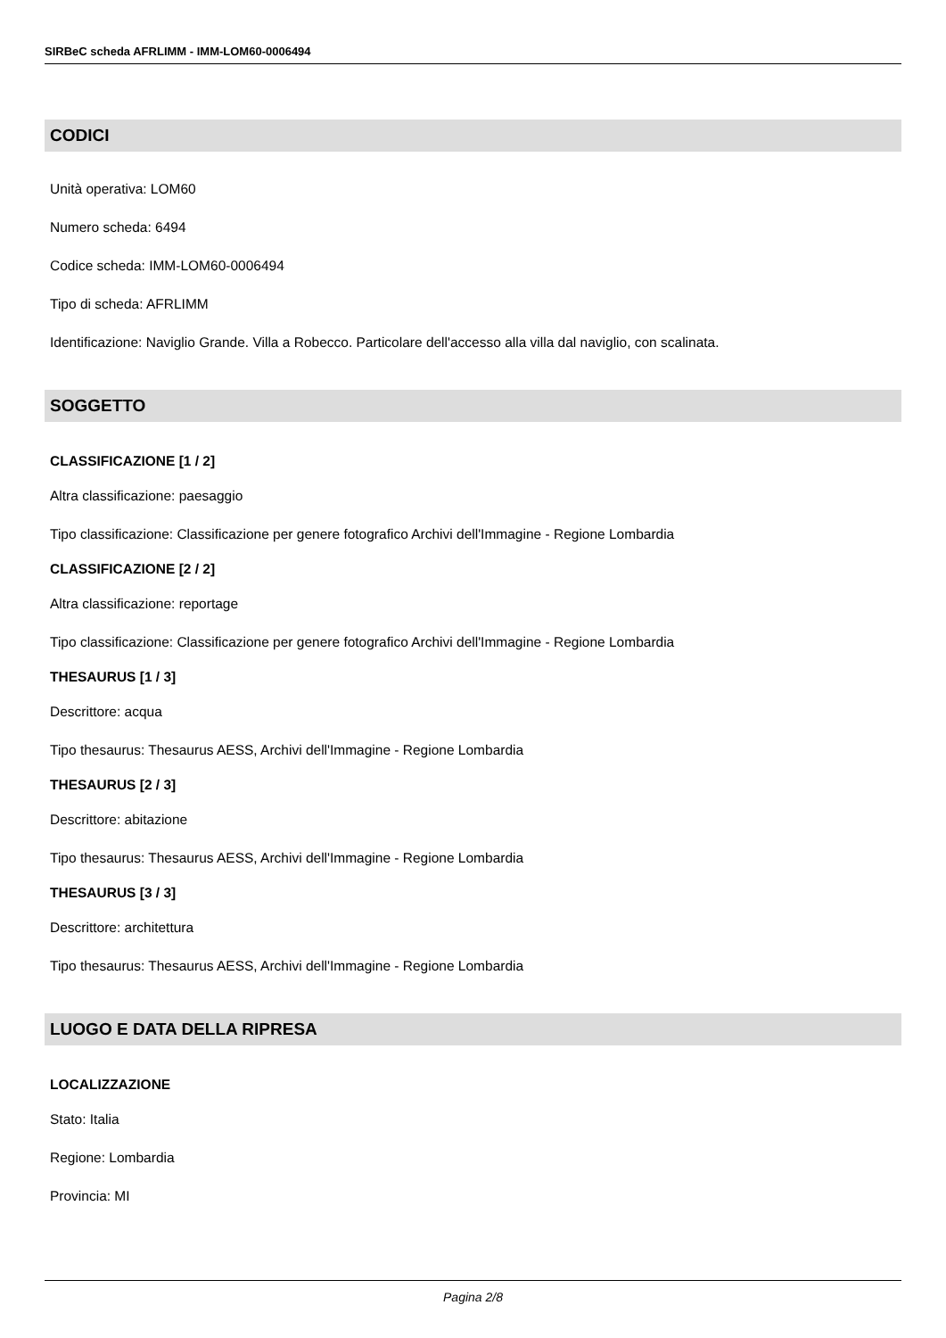SIRBeC scheda AFRLIMM - IMM-LOM60-0006494
CODICI
Unità operativa: LOM60
Numero scheda: 6494
Codice scheda: IMM-LOM60-0006494
Tipo di scheda: AFRLIMM
Identificazione: Naviglio Grande. Villa a Robecco. Particolare dell'accesso alla villa dal naviglio, con scalinata.
SOGGETTO
CLASSIFICAZIONE [1 / 2]
Altra classificazione: paesaggio
Tipo classificazione: Classificazione per genere fotografico Archivi dell'Immagine - Regione Lombardia
CLASSIFICAZIONE [2 / 2]
Altra classificazione: reportage
Tipo classificazione: Classificazione per genere fotografico Archivi dell'Immagine - Regione Lombardia
THESAURUS [1 / 3]
Descrittore: acqua
Tipo thesaurus: Thesaurus AESS, Archivi dell'Immagine - Regione Lombardia
THESAURUS [2 / 3]
Descrittore: abitazione
Tipo thesaurus: Thesaurus AESS, Archivi dell'Immagine - Regione Lombardia
THESAURUS [3 / 3]
Descrittore: architettura
Tipo thesaurus: Thesaurus AESS, Archivi dell'Immagine - Regione Lombardia
LUOGO E DATA DELLA RIPRESA
LOCALIZZAZIONE
Stato: Italia
Regione: Lombardia
Provincia: MI
Pagina 2/8